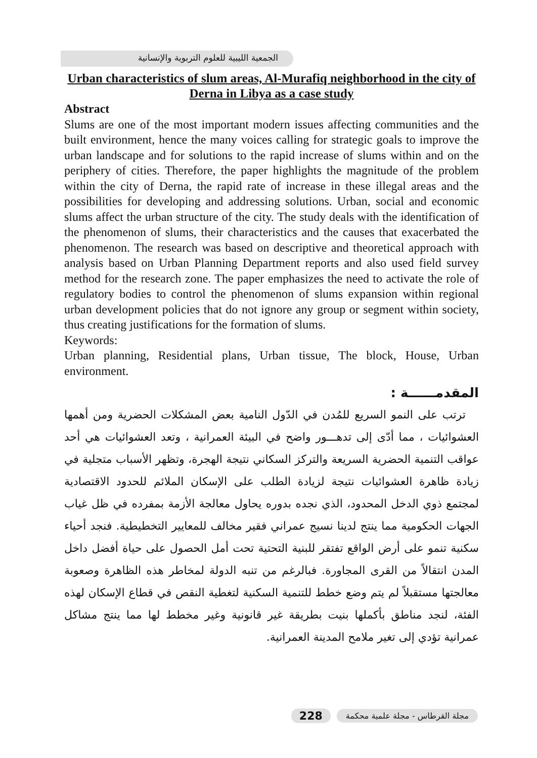الجمعية الليبية للعلوم التربوية والإنسانية
Urban characteristics of slum areas, Al-Murafiq neighborhood in the city of Derna in Libya as a case study
Abstract
Slums are one of the most important modern issues affecting communities and the built environment, hence the many voices calling for strategic goals to improve the urban landscape and for solutions to the rapid increase of slums within and on the periphery of cities. Therefore, the paper highlights the magnitude of the problem within the city of Derna, the rapid rate of increase in these illegal areas and the possibilities for developing and addressing solutions. Urban, social and economic slums affect the urban structure of the city. The study deals with the identification of the phenomenon of slums, their characteristics and the causes that exacerbated the phenomenon. The research was based on descriptive and theoretical approach with analysis based on Urban Planning Department reports and also used field survey method for the research zone. The paper emphasizes the need to activate the role of regulatory bodies to control the phenomenon of slums expansion within regional urban development policies that do not ignore any group or segment within society, thus creating justifications for the formation of slums.
Keywords:
Urban planning, Residential plans, Urban tissue, The block, House, Urban environment.
المقدمــــــة :
ترتب على النمو السريع للمُدن في الدّول النامية بعض المشكلات الحضرية ومن أهمها العشوائيات ، مما أدّى إلى تدهـــور واضح في البيئة العمرانية ، وتعد العشوائيات هي أحد عواقب التنمية الحضرية السريعة والتركز السكاني نتيجة الهجرة، وتظهر الأسباب متجلية في زيادة ظاهرة العشوائيات نتيجة لزيادة الطلب على الإسكان الملائم للحدود الاقتصادية لمجتمع ذوي الدخل المحدود، الذي نجده بدوره يحاول معالجة الأزمة بمفرده في ظل غياب الجهات الحكومية مما ينتج لدينا نسيج عمراني فقير مخالف للمعايير التخطيطية. فنجد أحياء سكنية تنمو على أرض الواقع تفتقر للبنية التحتية تحت أمل الحصول على حياة أفضل داخل المدن انتقالاً من القرى المجاورة. فبالرغم من تنبه الدولة لمخاطر هذه الظاهرة وصعوبة معالجتها مستقبلاً لم يتم وضع خطط للتنمية السكنية لتغطية النقص في قطاع الإسكان لهذه الفئة، لنجد مناطق بأكملها بنيت بطريقة غير قانونية وغير مخطط لها مما ينتج مشاكل عمرانية تؤدي إلى تغير ملامح المدينة العمرانية.
مجلة القرطاس - مجلة علمية محكمة 228